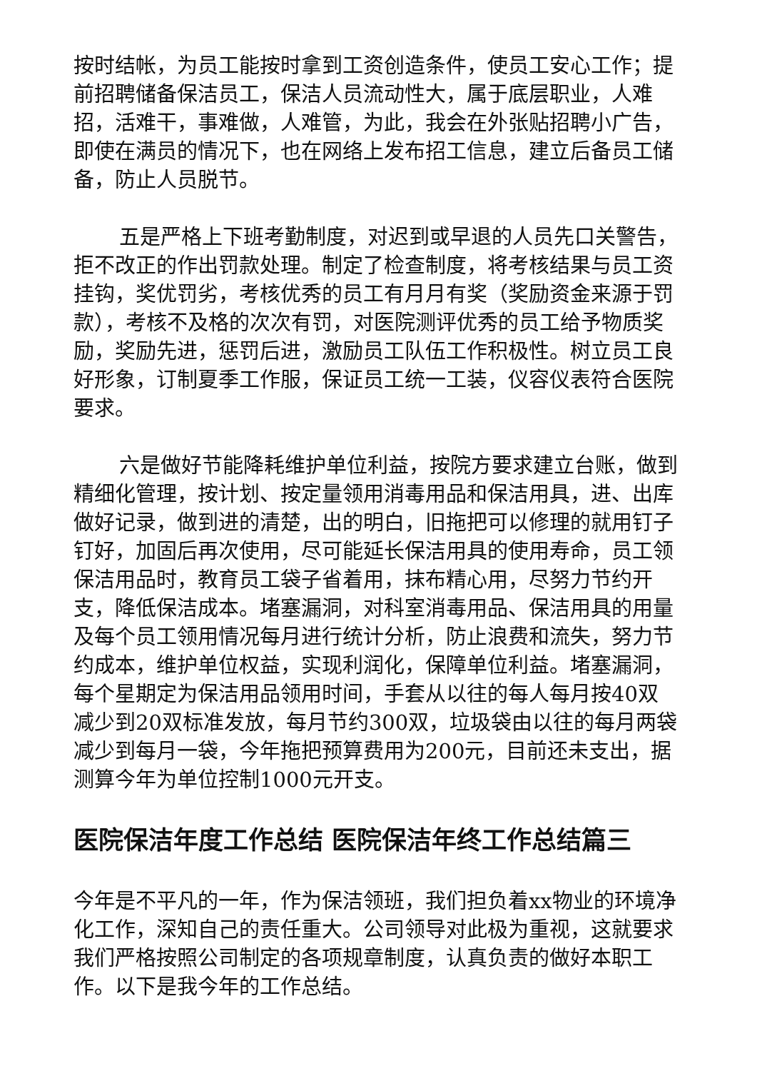按时结帐，为员工能按时拿到工资创造条件，使员工安心工作；提前招聘储备保洁员工，保洁人员流动性大，属于底层职业，人难招，活难干，事难做，人难管，为此，我会在外张贴招聘小广告，即使在满员的情况下，也在网络上发布招工信息，建立后备员工储备，防止人员脱节。
五是严格上下班考勤制度，对迟到或早退的人员先口关警告，拒不改正的作出罚款处理。制定了检查制度，将考核结果与员工资挂钩，奖优罚劣，考核优秀的员工有月月有奖（奖励资金来源于罚款），考核不及格的次次有罚，对医院测评优秀的员工给予物质奖励，奖励先进，惩罚后进，激励员工队伍工作积极性。树立员工良好形象，订制夏季工作服，保证员工统一工装，仪容仪表符合医院要求。
六是做好节能降耗维护单位利益，按院方要求建立台账，做到精细化管理，按计划、按定量领用消毒用品和保洁用具，进、出库做好记录，做到进的清楚，出的明白，旧拖把可以修理的就用钉子钉好，加固后再次使用，尽可能延长保洁用具的使用寿命，员工领保洁用品时，教育员工袋子省着用，抹布精心用，尽努力节约开支，降低保洁成本。堵塞漏洞，对科室消毒用品、保洁用具的用量及每个员工领用情况每月进行统计分析，防止浪费和流失，努力节约成本，维护单位权益，实现利润化，保障单位利益。堵塞漏洞，每个星期定为保洁用品领用时间，手套从以往的每人每月按40双减少到20双标准发放，每月节约300双，垃圾袋由以往的每月两袋减少到每月一袋，今年拖把预算费用为200元，目前还未支出，据测算今年为单位控制1000元开支。
医院保洁年度工作总结 医院保洁年终工作总结篇三
今年是不平凡的一年，作为保洁领班，我们担负着xx物业的环境净化工作，深知自己的责任重大。公司领导对此极为重视，这就要求我们严格按照公司制定的各项规章制度，认真负责的做好本职工作。以下是我今年的工作总结。